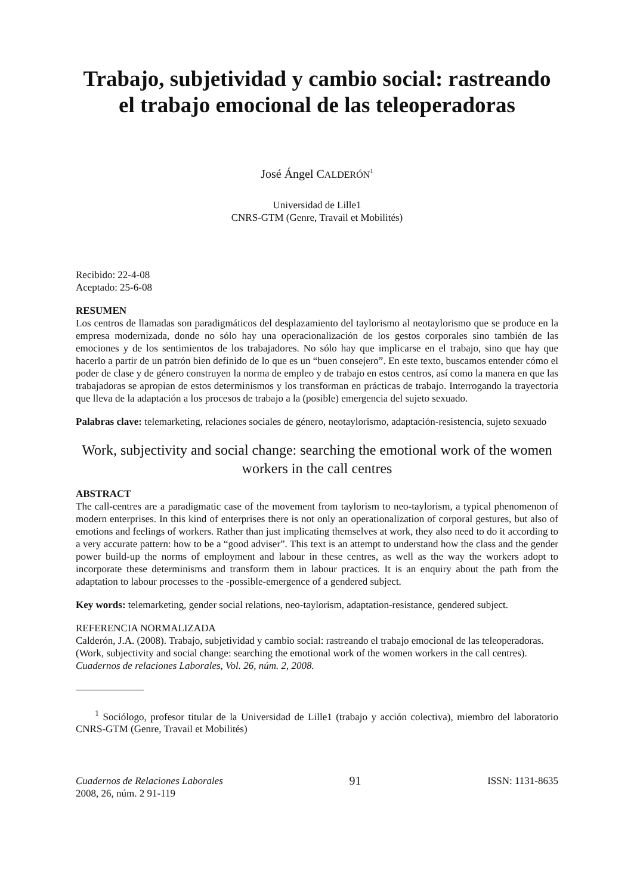Trabajo, subjetividad y cambio social: rastreando el trabajo emocional de las teleoperadoras
José Ángel CALDERÓN<sup>1</sup>
Universidad de Lille1
CNRS-GTM (Genre, Travail et Mobilités)
Recibido: 22-4-08
Aceptado: 25-6-08
RESUMEN
Los centros de llamadas son paradigmáticos del desplazamiento del taylorismo al neotaylorismo que se produce en la empresa modernizada, donde no sólo hay una operacionalización de los gestos corporales sino también de las emociones y de los sentimientos de los trabajadores. No sólo hay que implicarse en el trabajo, sino que hay que hacerlo a partir de un patrón bien definido de lo que es un “buen consejero”. En este texto, buscamos entender cómo el poder de clase y de género construyen la norma de empleo y de trabajo en estos centros, así como la manera en que las trabajadoras se apropian de estos determinismos y los transforman en prácticas de trabajo. Interrogando la trayectoria que lleva de la adaptación a los procesos de trabajo a la (posible) emergencia del sujeto sexuado.
Palabras clave: telemarketing, relaciones sociales de género, neotaylorismo, adaptación-resistencia, sujeto sexuado
Work, subjectivity and social change: searching the emotional work of the women workers in the call centres
ABSTRACT
The call-centres are a paradigmatic case of the movement from taylorism to neo-taylorism, a typical phenomenon of modern enterprises. In this kind of enterprises there is not only an operationalization of corporal gestures, but also of emotions and feelings of workers. Rather than just implicating themselves at work, they also need to do it according to a very accurate pattern: how to be a “good adviser”. This text is an attempt to understand how the class and the gender power build-up the norms of employment and labour in these centres, as well as the way the workers adopt to incorporate these determinisms and transform them in labour practices. It is an enquiry about the path from the adaptation to labour processes to the -possible-emergence of a gendered subject.
Key words: telemarketing, gender social relations, neo-taylorism, adaptation-resistance, gendered subject.
REFERENCIA NORMALIZADA
Calderón, J.A. (2008). Trabajo, subjetividad y cambio social: rastreando el trabajo emocional de las teleoperadoras. (Work, subjectivity and social change: searching the emotional work of the women workers in the call centres). Cuadernos de relaciones Laborales, Vol. 26, núm. 2, 2008.
<sup>1</sup> Sociólogo, profesor titular de la Universidad de Lille1 (trabajo y acción colectiva), miembro del laboratorio CNRS-GTM (Genre, Travail et Mobilités)
Cuadernos de Relaciones Laborales
2008, 26, núm. 2 91-119
91
ISSN: 1131-8635